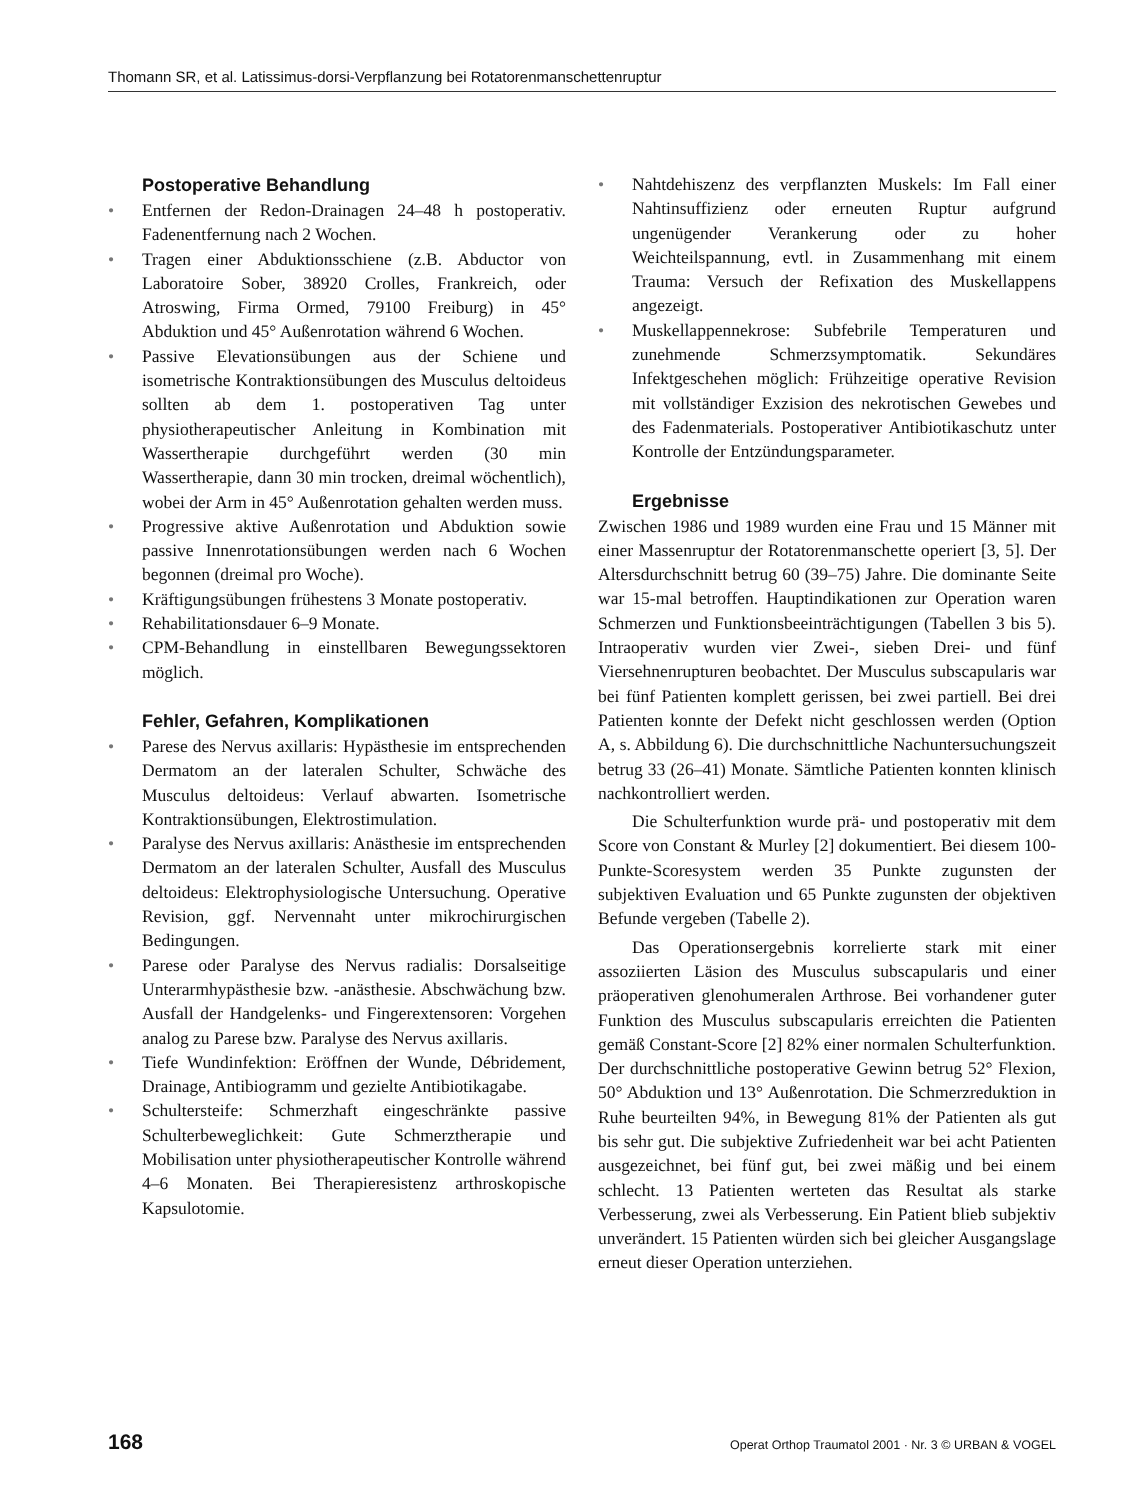Thomann SR, et al. Latissimus-dorsi-Verpflanzung bei Rotatorenmanschettenruptur
Postoperative Behandlung
• Entfernen der Redon-Drainagen 24–48 h postoperativ. Fadenentfernung nach 2 Wochen.
• Tragen einer Abduktionsschiene (z.B. Abductor von Laboratoire Sober, 38920 Crolles, Frankreich, oder Atroswing, Firma Ormed, 79100 Freiburg) in 45° Abduktion und 45° Außenrotation während 6 Wochen.
• Passive Elevationsübungen aus der Schiene und isometrische Kontraktionsübungen des Musculus deltoideus sollten ab dem 1. postoperativen Tag unter physiotherapeutischer Anleitung in Kombination mit Wassertherapie durchgeführt werden (30 min Wassertherapie, dann 30 min trocken, dreimal wöchentlich), wobei der Arm in 45° Außenrotation gehalten werden muss.
• Progressive aktive Außenrotation und Abduktion sowie passive Innenrotationsübungen werden nach 6 Wochen begonnen (dreimal pro Woche).
• Kräftigungsübungen frühestens 3 Monate postoperativ.
• Rehabilitationsdauer 6–9 Monate.
• CPM-Behandlung in einstellbaren Bewegungssektoren möglich.
Fehler, Gefahren, Komplikationen
• Parese des Nervus axillaris: Hypästhesie im entsprechenden Dermatom an der lateralen Schulter, Schwäche des Musculus deltoideus: Verlauf abwarten. Isometrische Kontraktionsübungen, Elektrostimulation.
• Paralyse des Nervus axillaris: Anästhesie im entsprechenden Dermatom an der lateralen Schulter, Ausfall des Musculus deltoideus: Elektrophysiologische Untersuchung. Operative Revision, ggf. Nervennaht unter mikrochirurgischen Bedingungen.
• Parese oder Paralyse des Nervus radialis: Dorsalseitige Unterarmhypästhesie bzw. -anästhesie. Abschwächung bzw. Ausfall der Handgelenks- und Fingerextensoren: Vorgehen analog zu Parese bzw. Paralyse des Nervus axillaris.
• Tiefe Wundinfektion: Eröffnen der Wunde, Débridement, Drainage, Antibiogramm und gezielte Antibiotikagabe.
• Schultersteife: Schmerzhaft eingeschränkte passive Schulterbeweglichkeit: Gute Schmerztherapie und Mobilisation unter physiotherapeutischer Kontrolle während 4–6 Monaten. Bei Therapieresistenz arthroskopische Kapsulotomie.
• Nahtdehiszenz des verpflanzten Muskels: Im Fall einer Nahtinsuffizienz oder erneuten Ruptur aufgrund ungenügender Verankerung oder zu hoher Weichteilspannung, evtl. in Zusammenhang mit einem Trauma: Versuch der Refixation des Muskellappens angezeigt.
• Muskellappennekrose: Subfebrile Temperaturen und zunehmende Schmerzsymptomatik. Sekundäres Infektgeschehen möglich: Frühzeitige operative Revision mit vollständiger Exzision des nekrotischen Gewebes und des Fadenmaterials. Postoperativer Antibiotikaschutz unter Kontrolle der Entzündungsparameter.
Ergebnisse
Zwischen 1986 und 1989 wurden eine Frau und 15 Männer mit einer Massenruptur der Rotatorenmanschette operiert [3, 5]. Der Altersdurchschnitt betrug 60 (39–75) Jahre. Die dominante Seite war 15-mal betroffen. Hauptindikationen zur Operation waren Schmerzen und Funktionsbeeinträchtigungen (Tabellen 3 bis 5). Intraoperativ wurden vier Zwei-, sieben Drei- und fünf Viersehnenrupturen beobachtet. Der Musculus subscapularis war bei fünf Patienten komplett gerissen, bei zwei partiell. Bei drei Patienten konnte der Defekt nicht geschlossen werden (Option A, s. Abbildung 6). Die durchschnittliche Nachuntersuchungszeit betrug 33 (26–41) Monate. Sämtliche Patienten konnten klinisch nachkontrolliert werden.
Die Schulterfunktion wurde prä- und postoperativ mit dem Score von Constant & Murley [2] dokumentiert. Bei diesem 100-Punkte-Scoresystem werden 35 Punkte zugunsten der subjektiven Evaluation und 65 Punkte zugunsten der objektiven Befunde vergeben (Tabelle 2).
Das Operationsergebnis korrelierte stark mit einer assoziierten Läsion des Musculus subscapularis und einer präoperativen glenohumeralen Arthrose. Bei vorhandener guter Funktion des Musculus subscapularis erreichten die Patienten gemäß Constant-Score [2] 82% einer normalen Schulterfunktion. Der durchschnittliche postoperative Gewinn betrug 52° Flexion, 50° Abduktion und 13° Außenrotation. Die Schmerzreduktion in Ruhe beurteilten 94%, in Bewegung 81% der Patienten als gut bis sehr gut. Die subjektive Zufriedenheit war bei acht Patienten ausgezeichnet, bei fünf gut, bei zwei mäßig und bei einem schlecht. 13 Patienten werteten das Resultat als starke Verbesserung, zwei als Verbesserung. Ein Patient blieb subjektiv unverändert. 15 Patienten würden sich bei gleicher Ausgangslage erneut dieser Operation unterziehen.
168 Operat Orthop Traumatol 2001 · Nr. 3 © URBAN & VOGEL